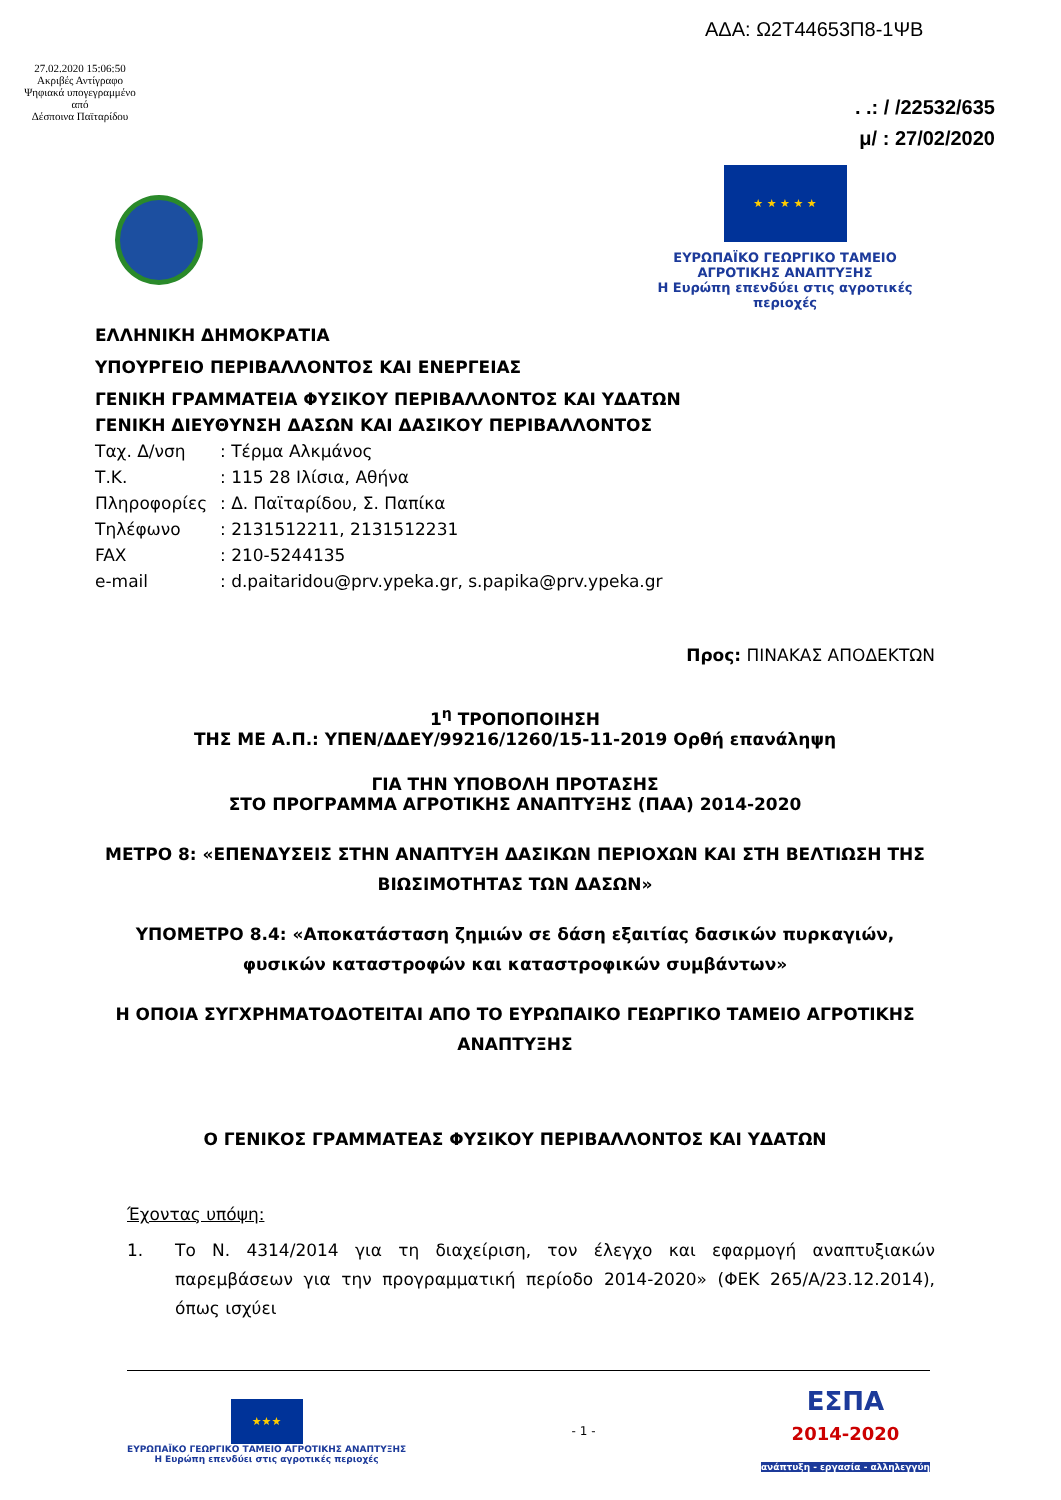ΑΔΑ: Ω2Τ44653Π8-1ΨΒ
27.02.2020 15:06:50
Ακριβές Αντίγραφο
Ψηφιακά υπογεγραμμένο από
Δέσποινα Παϊταρίδου
. .: / /22532/635
μ/ : 27/02/2020
★ ★ ★ ★ ★
ΕΥΡΩΠΑΪΚΟ ΓΕΩΡΓΙΚΟ ΤΑΜΕΙΟ ΑΓΡΟΤΙΚΗΣ ΑΝΑΠΤΥΞΗΣ
Η Ευρώπη επενδύει στις αγροτικές περιοχές
ΕΛΛΗΝΙΚΗ ΔΗΜΟΚΡΑΤΙΑ
ΥΠΟΥΡΓΕΙΟ ΠΕΡΙΒΑΛΛΟΝΤΟΣ ΚΑΙ ΕΝΕΡΓΕΙΑΣ
ΓΕΝΙΚΗ ΓΡΑΜΜΑΤΕΙΑ ΦΥΣΙΚΟΥ ΠΕΡΙΒΑΛΛΟΝΤΟΣ ΚΑΙ ΥΔΑΤΩΝ
ΓΕΝΙΚΗ ΔΙΕΥΘΥΝΣΗ ΔΑΣΩΝ ΚΑΙ ΔΑΣΙΚΟΥ ΠΕΡΙΒΑΛΛΟΝΤΟΣ
Ταχ. Δ/νση: Τέρμα Αλκμάνος
Τ.Κ.: 115 28 Ιλίσια, Αθήνα
Πληροφορίες: Δ. Παϊταρίδου, Σ. Παπίκα
Τηλέφωνο: 2131512211, 2131512231
FAX: 210-5244135
e-mail: d.paitaridou@prv.ypeka.gr, s.papika@prv.ypeka.gr
Προς: ΠΙΝΑΚΑΣ ΑΠΟΔΕΚΤΩΝ
1<sup>η</sup> ΤΡΟΠΟΠΟΙΗΣΗ
ΤΗΣ ΜΕ Α.Π.: ΥΠΕΝ/ΔΔΕΥ/99216/1260/15-11-2019 Ορθή επανάληψη
ΓΙΑ ΤΗΝ ΥΠΟΒΟΛΗ ΠΡΟΤΑΣΗΣ
ΣΤΟ ΠΡΟΓΡΑΜΜΑ ΑΓΡΟΤΙΚΗΣ ΑΝΑΠΤΥΞΗΣ (ΠΑΑ) 2014-2020
ΜΕΤΡΟ 8: «ΕΠΕΝΔΥΣΕΙΣ ΣΤΗΝ ΑΝΑΠΤΥΞΗ ΔΑΣΙΚΩΝ ΠΕΡΙΟΧΩΝ ΚΑΙ ΣΤΗ ΒΕΛΤΙΩΣΗ ΤΗΣ ΒΙΩΣΙΜΟΤΗΤΑΣ ΤΩΝ ΔΑΣΩΝ»
ΥΠΟΜΕΤΡΟ 8.4: «Αποκατάσταση ζημιών σε δάση εξαιτίας δασικών πυρκαγιών, φυσικών καταστροφών και καταστροφικών συμβάντων»
Η ΟΠΟΙΑ ΣΥΓΧΡΗΜΑΤΟΔΟΤΕΙΤΑΙ ΑΠΟ ΤΟ ΕΥΡΩΠΑΙΚΟ ΓΕΩΡΓΙΚΟ ΤΑΜΕΙΟ ΑΓΡΟΤΙΚΗΣ ΑΝΑΠΤΥΞΗΣ
Ο ΓΕΝΙΚΟΣ ΓΡΑΜΜΑΤΕΑΣ ΦΥΣΙΚΟΥ ΠΕΡΙΒΑΛΛΟΝΤΟΣ ΚΑΙ ΥΔΑΤΩΝ
Έχοντας υπόψη:
1. Το Ν. 4314/2014 για τη διαχείριση, τον έλεγχο και εφαρμογή αναπτυξιακών παρεμβάσεων για την προγραμματική περίοδο 2014-2020» (ΦΕΚ 265/Α/23.12.2014), όπως ισχύει
★★★
ΕΥΡΩΠΑΪΚΟ ΓΕΩΡΓΙΚΟ ΤΑΜΕΙΟ ΑΓΡΟΤΙΚΗΣ ΑΝΑΠΤΥΞΗΣ
Η Ευρώπη επενδύει στις αγροτικές περιοχές
- 1 -
ΕΣΠΑ
2014-2020
ανάπτυξη - εργασία - αλληλεγγύη